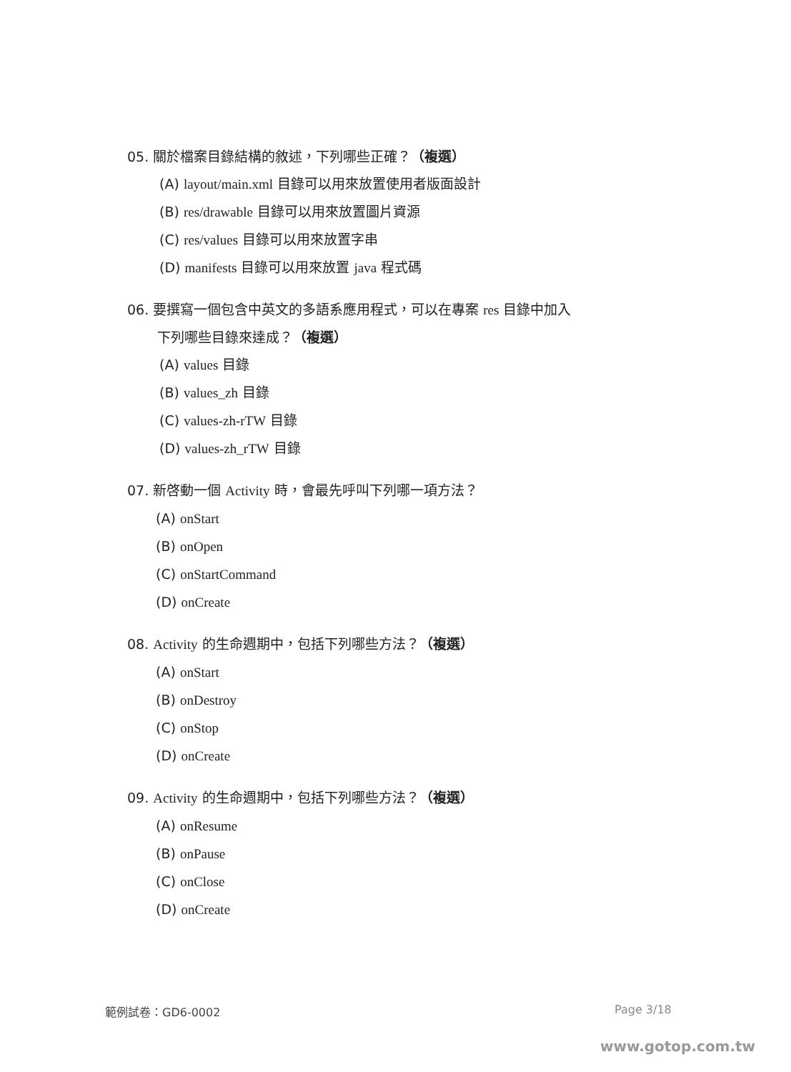05. 關於檔案目錄結構的敘述，下列哪些正確？（複選）
(A) layout/main.xml 目錄可以用來放置使用者版面設計
(B) res/drawable 目錄可以用來放置圖片資源
(C) res/values 目錄可以用來放置字串
(D) manifests 目錄可以用來放置 java 程式碼
06. 要撰寫一個包含中英文的多語系應用程式，可以在專案 res 目錄中加入
下列哪些目錄來達成？（複選）
(A) values 目錄
(B) values_zh 目錄
(C) values-zh-rTW 目錄
(D) values-zh_rTW 目錄
07. 新啓動一個 Activity 時，會最先呼叫下列哪一項方法？
(A) onStart
(B) onOpen
(C) onStartCommand
(D) onCreate
08. Activity 的生命週期中，包括下列哪些方法？（複選）
(A) onStart
(B) onDestroy
(C) onStop
(D) onCreate
09. Activity 的生命週期中，包括下列哪些方法？（複選）
(A) onResume
(B) onPause
(C) onClose
(D) onCreate
範例試卷：GD6-0002 Page 3/18
www.gotop.com.tw